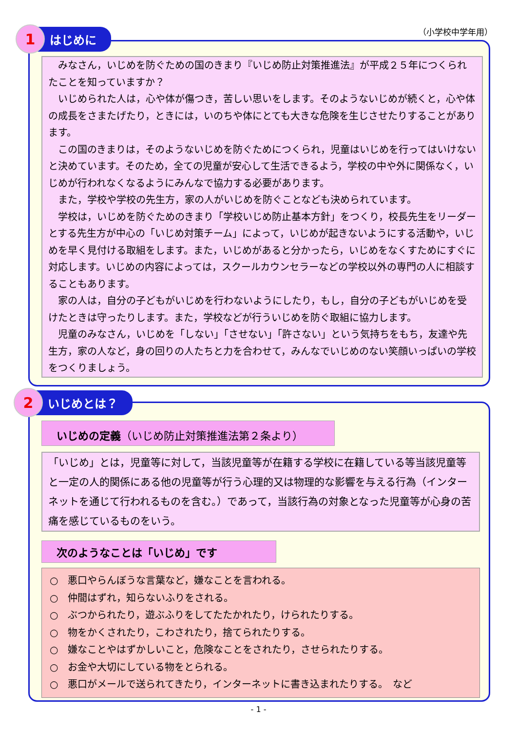（小学校中学年用）
みなさん，いじめを防ぐための国のきまり『いじめ防止対策推進法』が平成２５年につくられたことを知っていますか？
いじめられた人は，心や体が傷つき，苦しい思いをします。そのようないじめが続くと，心や体の成長をさまたげたり，ときには，いのちや体にとても大きな危険を生じさせたりすることがあります。
この国のきまりは，そのようないじめを防ぐためにつくられ，児童はいじめを行ってはいけないと決めています。そのため，全ての児童が安心して生活できるよう，学校の中や外に関係なく，いじめが行われなくなるようにみんなで協力する必要があります。
また，学校や学校の先生方，家の人がいじめを防ぐことなども決められています。
学校は，いじめを防ぐためのきまり「学校いじめ防止基本方針」をつくり，校長先生をリーダーとする先生方が中心の「いじめ対策チーム」によって，いじめが起きないようにする活動や，いじめを早く見付ける取組をします。また，いじめがあると分かったら，いじめをなくすためにすぐに対応します。いじめの内容によっては，スクールカウンセラーなどの学校以外の専門の人に相談することもあります。
家の人は，自分の子どもがいじめを行わないようにしたり，もし，自分の子どもがいじめを受けたときは守ったりします。また，学校などが行ういじめを防ぐ取組に協力します。
児童のみなさん，いじめを「しない」「させない」「許さない」という気持ちをもち，友達や先生方，家の人など，身の回りの人たちと力を合わせて，みんなでいじめのない笑顔いっぱいの学校をつくりましょう。
1
はじめに
いじめの定義（いじめ防止対策推進法第２条より）
「いじめ」とは，児童等に対して，当該児童等が在籍する学校に在籍している等当該児童等と一定の人的関係にある他の児童等が行う心理的又は物理的な影響を与える行為（インターネットを通じて行われるものを含む。）であって，当該行為の対象となった児童等が心身の苦痛を感じているものをいう。
次のようなことは「いじめ」です
○　悪口やらんぼうな言葉など，嫌なことを言われる。
○　仲間はずれ，知らないふりをされる。
○　ぶつかられたり，遊ぶふりをしてたたかれたり，けられたりする。
○　物をかくされたり，こわされたり，捨てられたりする。
○　嫌なことやはずかしいこと，危険なことをされたり，させられたりする。
○　お金や大切にしている物をとられる。
○　悪口がメールで送られてきたり，インターネットに書き込まれたりする。　など
2
いじめとは？
- 1 -